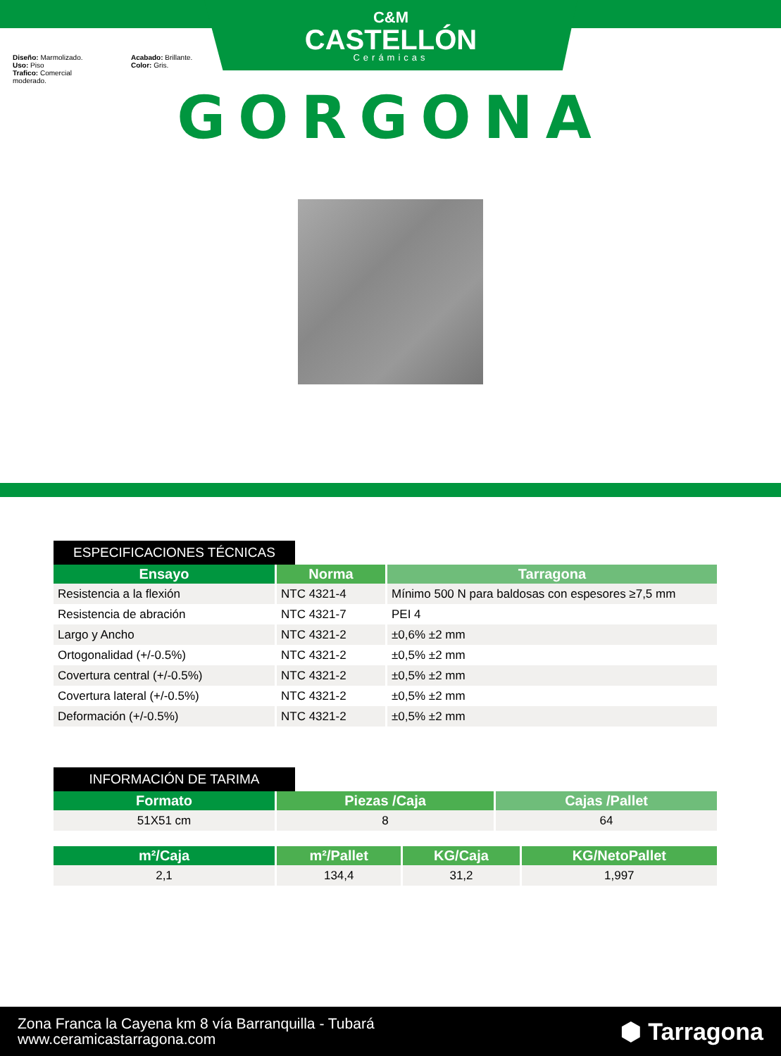C&M
CASTELLÓN
Cerámicas
Diseño: Marmolizado.
Uso: Piso
Trafico: Comercial moderado.
Acabado: Brillante.
Color: Gris.
GORGONA
ESPECIFICACIONES TÉCNICAS
| Ensayo | Norma | Tarragona |
| --- | --- | --- |
| Resistencia a la flexión | NTC 4321-4 | Mínimo 500 N para baldosas con espesores ≥7,5 mm |
| Resistencia de abración | NTC 4321-7 | PEI 4 |
| Largo y Ancho | NTC 4321-2 | ±0,6% ±2 mm |
| Ortogonalidad (+/-0.5%) | NTC 4321-2 | ±0,5% ±2 mm |
| Covertura central (+/-0.5%) | NTC 4321-2 | ±0,5% ±2 mm |
| Covertura lateral (+/-0.5%) | NTC 4321-2 | ±0,5% ±2 mm |
| Deformación (+/-0.5%) | NTC 4321-2 | ±0,5% ±2 mm |
INFORMACIÓN DE TARIMA
| Formato | Piezas /Caja | Cajas /Pallet |
| --- | --- | --- |
| 51X51 cm | 8 | 64 |
| m²/Caja | m²/Pallet | KG/Caja | KG/NetoPallet |
| --- | --- | --- | --- |
| 2,1 | 134,4 | 31,2 | 1,997 |
Zona Franca la Cayena km 8 vía Barranquilla - Tubará
www.ceramicastarragona.com
⬢ Tarragona